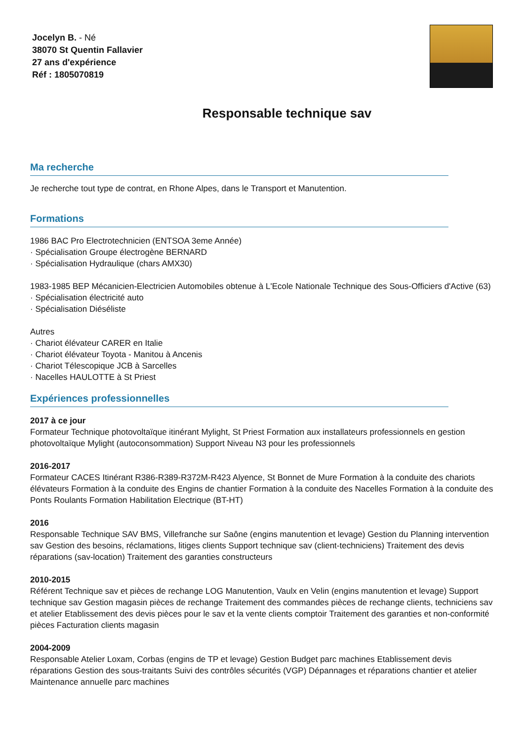Jocelyn B. - Né
38070 St Quentin Fallavier
27 ans d'expérience
Réf : 1805070819
Responsable technique sav
Ma recherche
Je recherche tout type de contrat, en Rhone Alpes, dans le Transport et Manutention.
Formations
1986 BAC Pro Electrotechnicien (ENTSOA 3eme Année)
· Spécialisation Groupe électrogène BERNARD
· Spécialisation Hydraulique (chars AMX30)
1983-1985 BEP Mécanicien-Electricien Automobiles obtenue à L'Ecole Nationale Technique des Sous-Officiers d'Active (63)
· Spécialisation électricité auto
· Spécialisation Diéséliste
Autres
· Chariot élévateur CARER en Italie
· Chariot élévateur Toyota - Manitou à Ancenis
· Chariot Télescopique JCB à Sarcelles
· Nacelles HAULOTTE à St Priest
Expériences professionnelles
2017 à ce jour
Formateur Technique photovoltaïque itinérant Mylight, St Priest Formation aux installateurs professionnels en gestion photovoltaïque Mylight (autoconsommation) Support Niveau N3 pour les professionnels
2016-2017
Formateur CACES Itinérant R386-R389-R372M-R423 Alyence, St Bonnet de Mure Formation à la conduite des chariots élévateurs Formation à la conduite des Engins de chantier Formation à la conduite des Nacelles Formation à la conduite des Ponts Roulants Formation Habilitation Electrique (BT-HT)
2016
Responsable Technique SAV BMS, Villefranche sur Saône (engins manutention et levage) Gestion du Planning intervention sav Gestion des besoins, réclamations, litiges clients Support technique sav (client-techniciens) Traitement des devis réparations (sav-location) Traitement des garanties constructeurs
2010-2015
Référent Technique sav et pièces de rechange LOG Manutention, Vaulx en Velin (engins manutention et levage) Support technique sav Gestion magasin pièces de rechange Traitement des commandes pièces de rechange clients, techniciens sav et atelier Etablissement des devis pièces pour le sav et la vente clients comptoir Traitement des garanties et non-conformité pièces Facturation clients magasin
2004-2009
Responsable Atelier Loxam, Corbas (engins de TP et levage) Gestion Budget parc machines Etablissement devis réparations Gestion des sous-traitants Suivi des contrôles sécurités (VGP) Dépannages et réparations chantier et atelier Maintenance annuelle parc machines